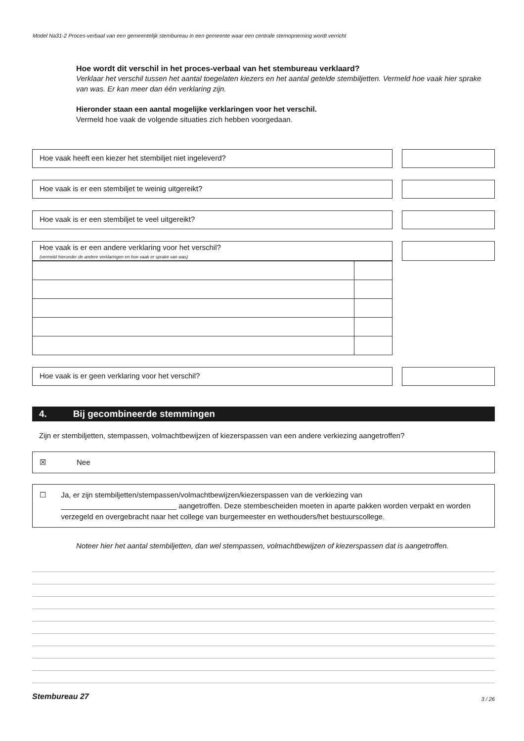Model Na31-2 Proces-verbaal van een gemeentelijk stembureau in een gemeente waar een centrale stemopneming wordt verricht
Hoe wordt dit verschil in het proces-verbaal van het stembureau verklaard?
Verklaar het verschil tussen het aantal toegelaten kiezers en het aantal getelde stembiljetten. Vermeld hoe vaak hier sprake van was. Er kan meer dan één verklaring zijn.
Hieronder staan een aantal mogelijke verklaringen voor het verschil.
Vermeld hoe vaak de volgende situaties zich hebben voorgedaan.
Hoe vaak heeft een kiezer het stembiljet niet ingeleverd?
Hoe vaak is er een stembiljet te weinig uitgereikt?
Hoe vaak is er een stembiljet te veel uitgereikt?
Hoe vaak is er een andere verklaring voor het verschil?
(vermeld hieronder de andere verklaringen en hoe vaak er sprake van was)
Hoe vaak is er geen verklaring voor het verschil?
4. Bij gecombineerde stemmingen
Zijn er stembiljetten, stempassen, volmachtbewijzen of kiezerspassen van een andere verkiezing aangetroffen?
☒ Nee
☐ Ja, er zijn stembiljetten/stempassen/volmachtbewijzen/kiezerspassen van de verkiezing van
____________________________ aangetroffen. Deze stembescheiden moeten in aparte pakken worden verpakt en worden verzegeld en overgebracht naar het college van burgemeester en wethouders/het bestuurscollege.
Noteer hier het aantal stembiljetten, dan wel stempassen, volmachtbewijzen of kiezerspassen dat is aangetroffen.
Stembureau 27 3 / 26